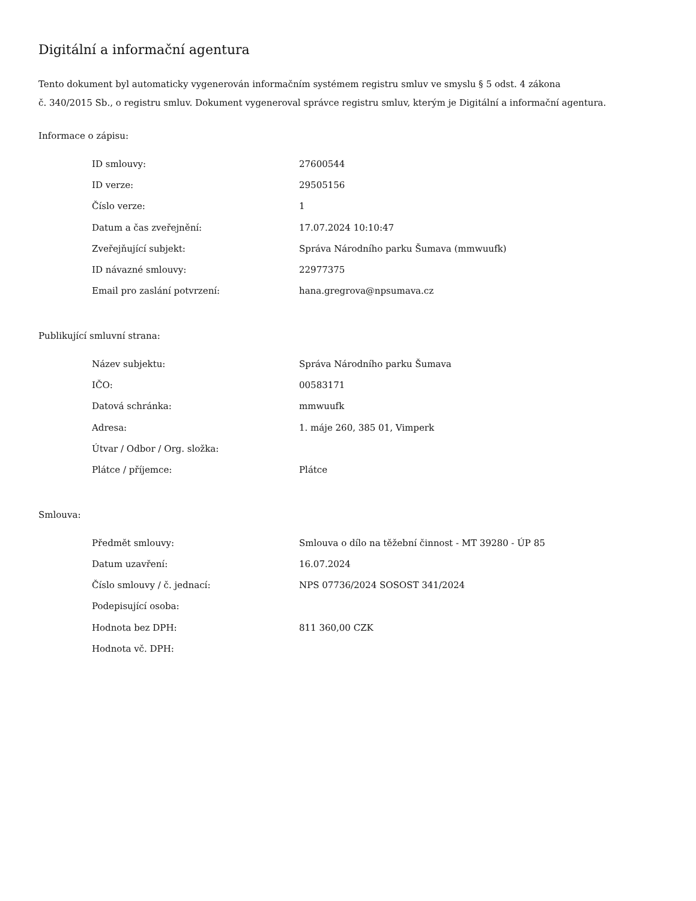Digitální a informační agentura
Tento dokument byl automaticky vygenerován informačním systémem registru smluv ve smyslu § 5 odst. 4 zákona
č. 340/2015 Sb., o registru smluv. Dokument vygeneroval správce registru smluv, kterým je Digitální a informační agentura.
Informace o zápisu:
| ID smlouvy: | 27600544 |
| ID verze: | 29505156 |
| Číslo verze: | 1 |
| Datum a čas zveřejnění: | 17.07.2024 10:10:47 |
| Zveřejňující subjekt: | Správa Národního parku Šumava (mmwuufk) |
| ID návazné smlouvy: | 22977375 |
| Email pro zaslání potvrzení: | hana.gregrova@npsumava.cz |
Publikující smluvní strana:
| Název subjektu: | Správa Národního parku Šumava |
| IČO: | 00583171 |
| Datová schránka: | mmwuufk |
| Adresa: | 1. máje 260, 385 01, Vimperk |
| Útvar / Odbor / Org. složka: | |
| Plátce / příjemce: | Plátce |
Smlouva:
| Předmět smlouvy: | Smlouva o dílo na těžební činnost - MT 39280 - ÚP 85 |
| Datum uzavření: | 16.07.2024 |
| Číslo smlouvy / č. jednací: | NPS 07736/2024 SOSOST 341/2024 |
| Podepisující osoba: | |
| Hodnota bez DPH: | 811 360,00 CZK |
| Hodnota vč. DPH: | |